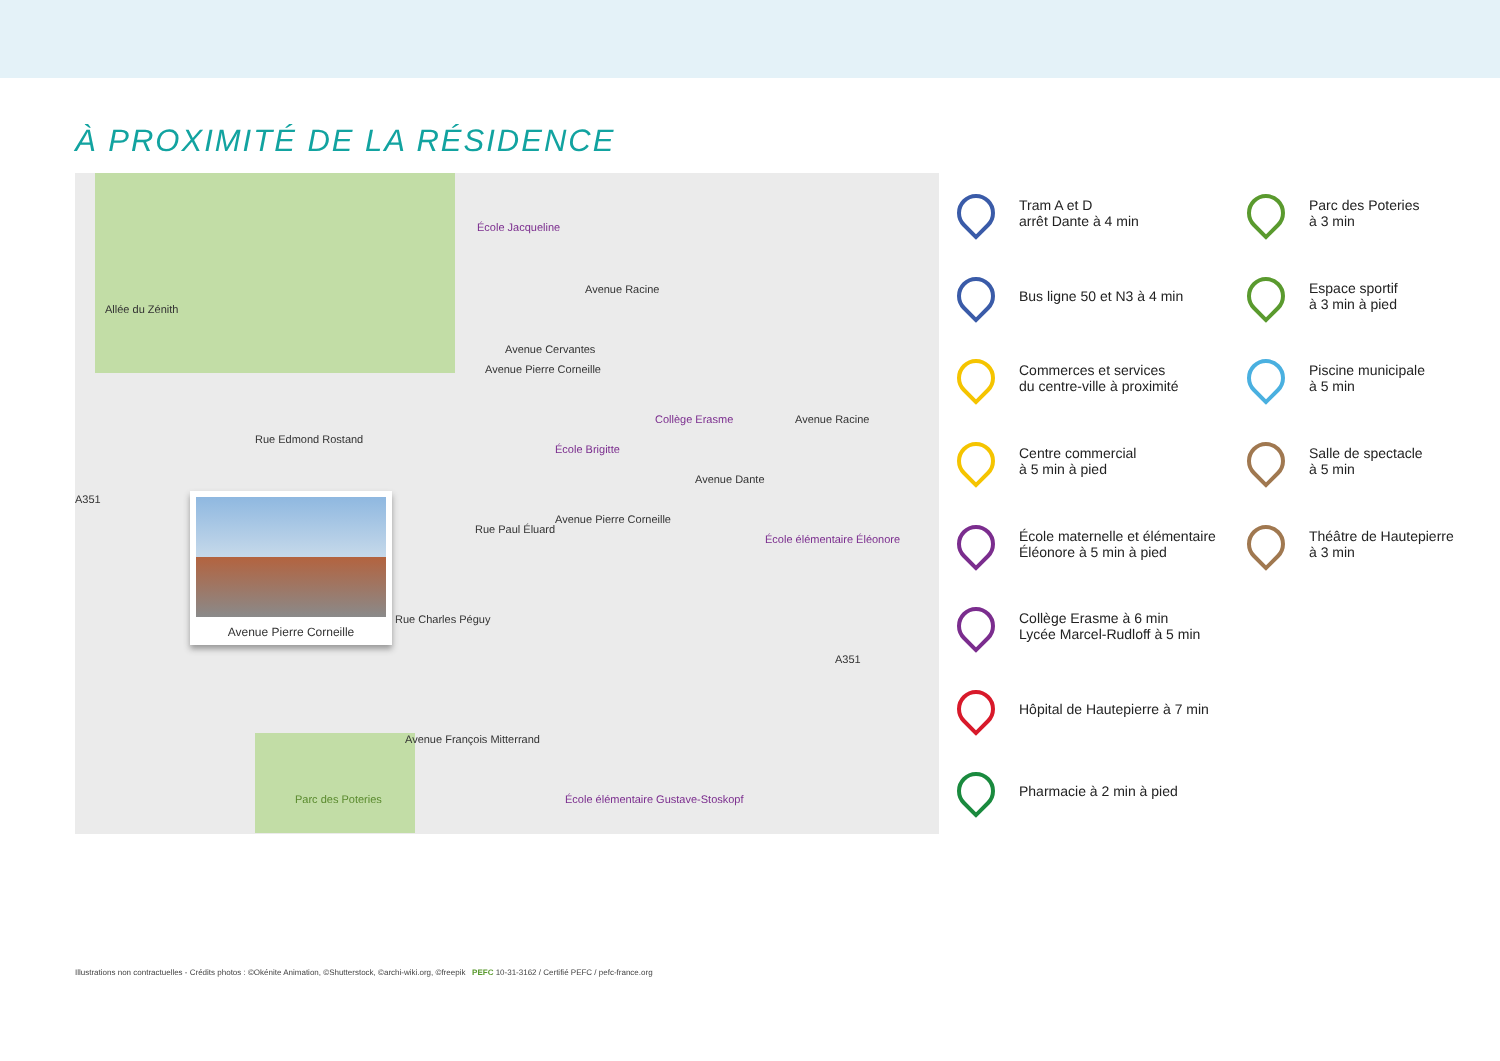À PROXIMITÉ DE LA RÉSIDENCE
École Jacqueline
Avenue Pierre Corneille
Avenue Racine
Allée du Zénith
Rue Edmond Rostand
Avenue Cervantes
Collège Erasme
École Brigitte
Avenue Racine
A351
Avenue Dante
Avenue Pierre Corneille
Rue Paul Éluard
École élémentaire Éléonore
Rue Charles Péguy
A351
Avenue François Mitterrand
Parc des Poteries École élémentaire Gustave-Stoskopf
Avenue Pierre Corneille
Tram A et D
arrêt Dante à 4 min
Parc des Poteries
à 3 min
Bus ligne 50 et N3 à 4 min
Espace sportif
à 3 min à pied
Commerces et services
du centre-ville à proximité
Piscine municipale
à 5 min
Centre commercial
à 5 min à pied
Salle de spectacle
à 5 min
École maternelle et élémentaire
Éléonore à 5 min à pied
Théâtre de Hautepierre
à 3 min
Collège Erasme à 6 min
Lycée Marcel-Rudloff à 5 min
Hôpital de Hautepierre à 7 min
Pharmacie à 2 min à pied
Illustrations non contractuelles - Crédits photos : ©Okénite Animation, ©Shutterstock, ©archi-wiki.org, ©freepik PEFC 10-31-3162 / Certifié PEFC / pefc-france.org